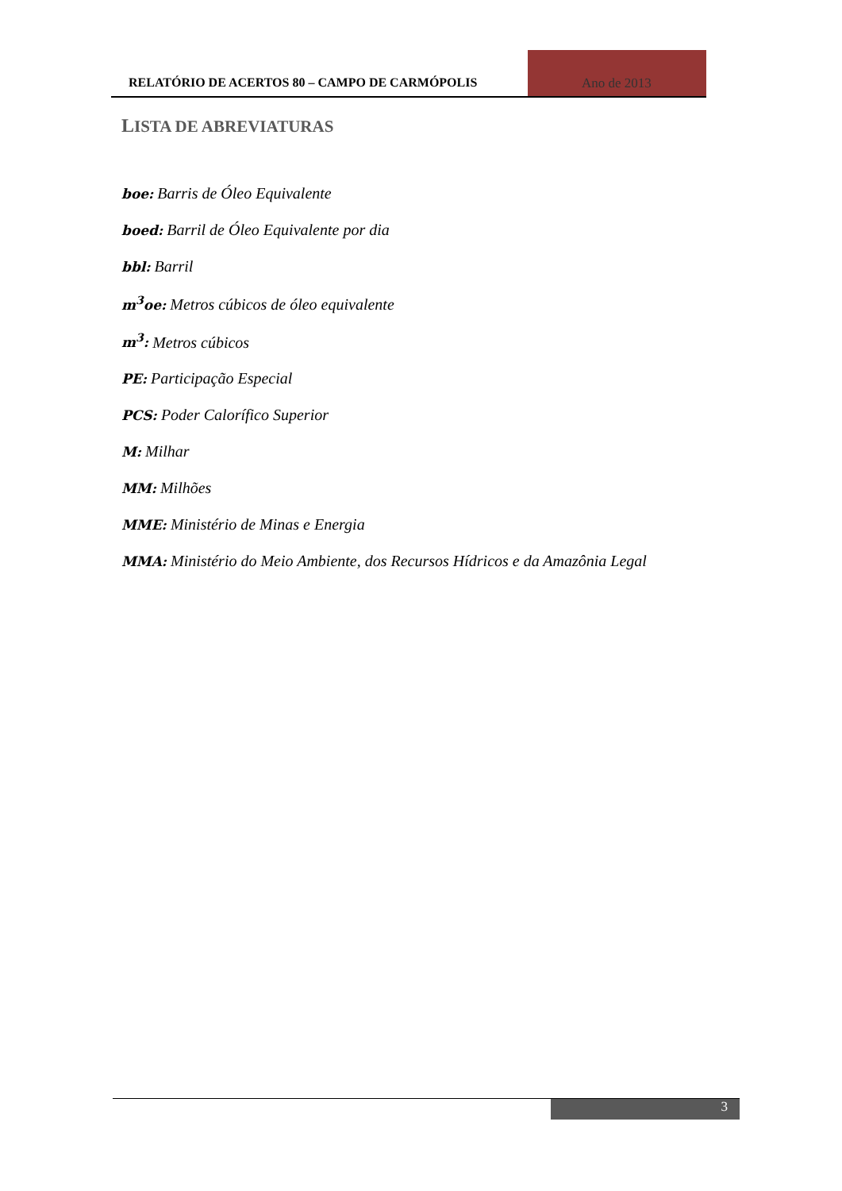RELATÓRIO DE ACERTOS 80 – CAMPO DE CARMÓPOLIS Ano de 2013
LISTA DE ABREVIATURAS
boe: Barris de Óleo Equivalente
boed: Barril de Óleo Equivalente por dia
bbl: Barril
m<sup>3</sup>oe: Metros cúbicos de óleo equivalente
m<sup>3</sup>: Metros cúbicos
PE: Participação Especial
PCS: Poder Calorífico Superior
M: Milhar
MM: Milhões
MME: Ministério de Minas e Energia
MMA: Ministério do Meio Ambiente, dos Recursos Hídricos e da Amazônia Legal
3